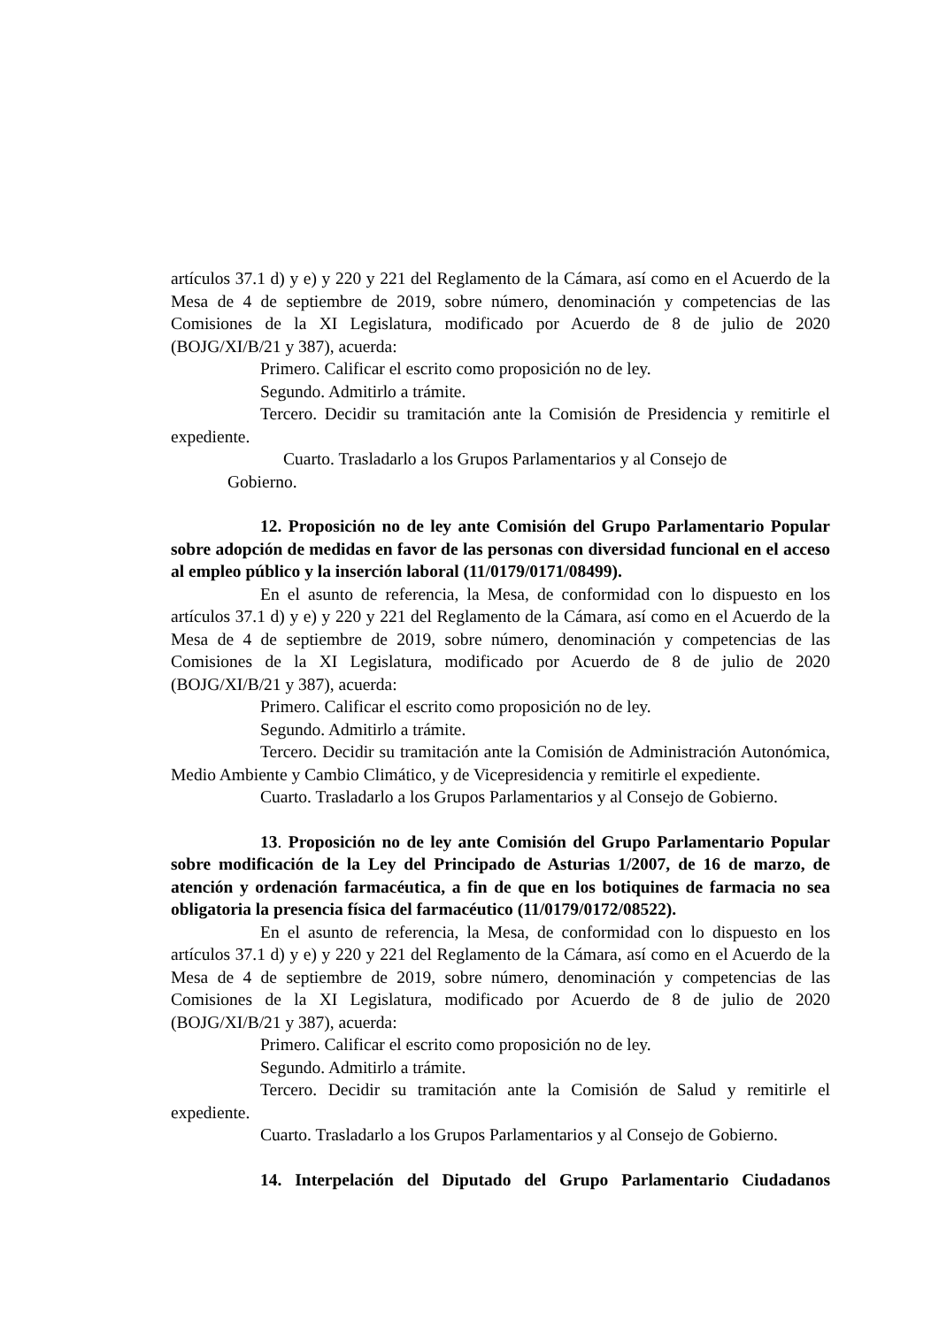artículos 37.1 d) y e) y 220 y 221 del Reglamento de la Cámara, así como en el Acuerdo de la Mesa de 4 de septiembre de 2019, sobre número, denominación y competencias de las Comisiones de la XI Legislatura, modificado por Acuerdo de 8 de julio de 2020 (BOJG/XI/B/21 y 387), acuerda:
Primero. Calificar el escrito como proposición no de ley.
Segundo. Admitirlo a trámite.
Tercero. Decidir su tramitación ante la Comisión de Presidencia y remitirle el expediente.
Cuarto. Trasladarlo a los Grupos Parlamentarios y al Consejo de Gobierno.
12. Proposición no de ley ante Comisión del Grupo Parlamentario Popular sobre adopción de medidas en favor de las personas con diversidad funcional en el acceso al empleo público y la inserción laboral (11/0179/0171/08499).
En el asunto de referencia, la Mesa, de conformidad con lo dispuesto en los artículos 37.1 d) y e) y 220 y 221 del Reglamento de la Cámara, así como en el Acuerdo de la Mesa de 4 de septiembre de 2019, sobre número, denominación y competencias de las Comisiones de la XI Legislatura, modificado por Acuerdo de 8 de julio de 2020 (BOJG/XI/B/21 y 387), acuerda:
Primero. Calificar el escrito como proposición no de ley.
Segundo. Admitirlo a trámite.
Tercero. Decidir su tramitación ante la Comisión de Administración Autonómica, Medio Ambiente y Cambio Climático, y de Vicepresidencia y remitirle el expediente.
Cuarto. Trasladarlo a los Grupos Parlamentarios y al Consejo de Gobierno.
13. Proposición no de ley ante Comisión del Grupo Parlamentario Popular sobre modificación de la Ley del Principado de Asturias 1/2007, de 16 de marzo, de atención y ordenación farmacéutica, a fin de que en los botiquines de farmacia no sea obligatoria la presencia física del farmacéutico (11/0179/0172/08522).
En el asunto de referencia, la Mesa, de conformidad con lo dispuesto en los artículos 37.1 d) y e) y 220 y 221 del Reglamento de la Cámara, así como en el Acuerdo de la Mesa de 4 de septiembre de 2019, sobre número, denominación y competencias de las Comisiones de la XI Legislatura, modificado por Acuerdo de 8 de julio de 2020 (BOJG/XI/B/21 y 387), acuerda:
Primero. Calificar el escrito como proposición no de ley.
Segundo. Admitirlo a trámite.
Tercero. Decidir su tramitación ante la Comisión de Salud y remitirle el expediente.
Cuarto. Trasladarlo a los Grupos Parlamentarios y al Consejo de Gobierno.
14. Interpelación del Diputado del Grupo Parlamentario Ciudadanos